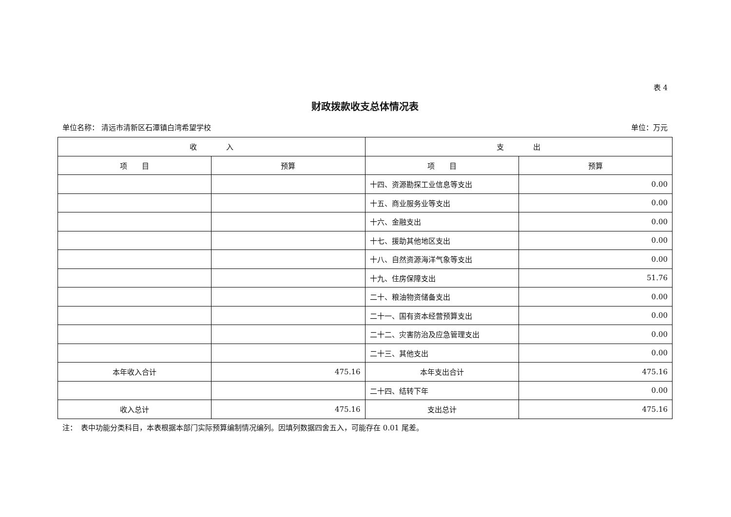表 4
财政拨款收支总体情况表
单位名称： 清远市清新区石潭镇白湾希望学校 单位：万元
| 收 入 | | 支 出 | |
| --- | --- | --- | --- |
| 项 目 | 预算 | 项 目 | 预算 |
| | | 十四、资源勘探工业信息等支出 | 0.00 |
| | | 十五、商业服务业等支出 | 0.00 |
| | | 十六、金融支出 | 0.00 |
| | | 十七、援助其他地区支出 | 0.00 |
| | | 十八、自然资源海洋气象等支出 | 0.00 |
| | | 十九、住房保障支出 | 51.76 |
| | | 二十、粮油物资储备支出 | 0.00 |
| | | 二十一、国有资本经营预算支出 | 0.00 |
| | | 二十二、灾害防治及应急管理支出 | 0.00 |
| | | 二十三、其他支出 | 0.00 |
| 本年收入合计 | 475.16 | 本年支出合计 | 475.16 |
| | | 二十四、结转下年 | 0.00 |
| 收入总计 | 475.16 | 支出总计 | 475.16 |
注：　表中功能分类科目，本表根据本部门实际预算编制情况编列。因填列数据四舍五入，可能存在 0.01 尾差。